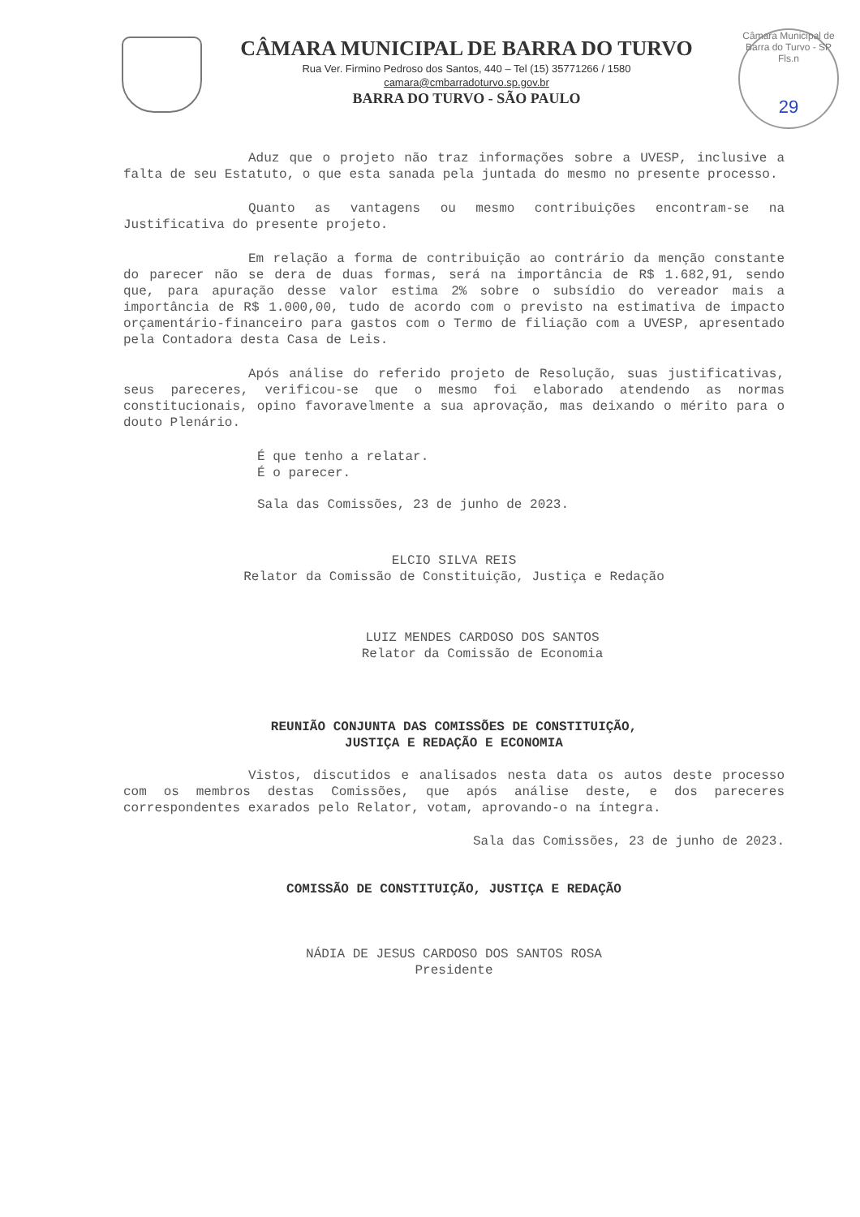CÂMARA MUNICIPAL DE BARRA DO TURVO
Rua Ver. Firmino Pedroso dos Santos, 440 – Tel (15) 35771266 / 1580
camara@cmbarradoturvo.sp.gov.br
BARRA DO TURVO - SÃO PAULO
Câmara Municipal de Barra do Turvo - SP
Fls.n
29
Aduz que o projeto não traz informações sobre a UVESP, inclusive a falta de seu Estatuto, o que esta sanada pela juntada do mesmo no presente processo.
Quanto as vantagens ou mesmo contribuições encontram-se na Justificativa do presente projeto.
Em relação a forma de contribuição ao contrário da menção constante do parecer não se dera de duas formas, será na importância de R$ 1.682,91, sendo que, para apuração desse valor estima 2% sobre o subsídio do vereador mais a importância de R$ 1.000,00, tudo de acordo com o previsto na estimativa de impacto orçamentário-financeiro para gastos com o Termo de filiação com a UVESP, apresentado pela Contadora desta Casa de Leis.
Após análise do referido projeto de Resolução, suas justificativas, seus pareceres, verificou-se que o mesmo foi elaborado atendendo as normas constitucionais, opino favoravelmente a sua aprovação, mas deixando o mérito para o douto Plenário.
É que tenho a relatar.
É o parecer.
Sala das Comissões, 23 de junho de 2023.
ELCIO SILVA REIS
Relator da Comissão de Constituição, Justiça e Redação
LUIZ MENDES CARDOSO DOS SANTOS
Relator da Comissão de Economia
REUNIÃO CONJUNTA DAS COMISSÕES DE CONSTITUIÇÃO,
JUSTIÇA E REDAÇÃO E ECONOMIA
Vistos, discutidos e analisados nesta data os autos deste processo com os membros destas Comissões, que após análise deste, e dos pareceres correspondentes exarados pelo Relator, votam, aprovando-o na íntegra.
Sala das Comissões, 23 de junho de 2023.
COMISSÃO DE CONSTITUIÇÃO, JUSTIÇA E REDAÇÃO
NÁDIA DE JESUS CARDOSO DOS SANTOS ROSA
Presidente